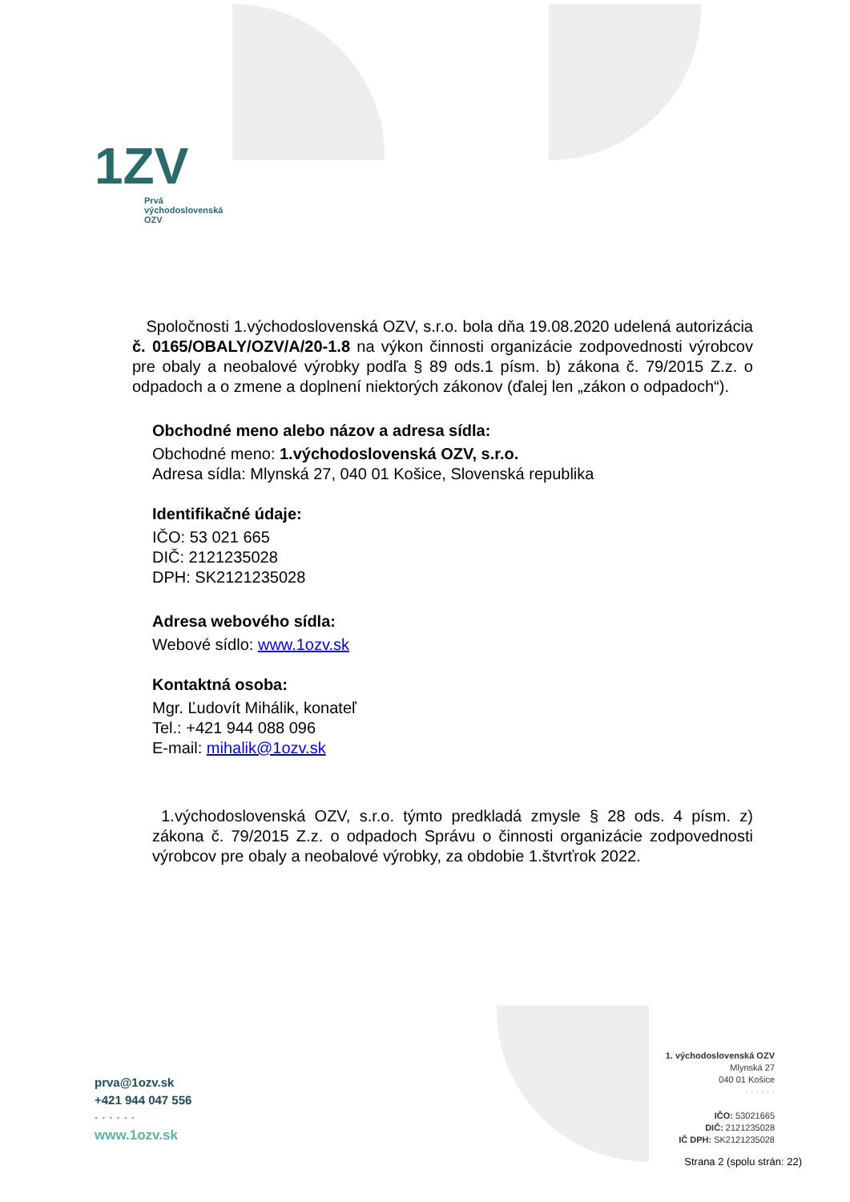1ZV
Prvá
východoslovenská
OZV
Spoločnosti 1.východoslovenská OZV, s.r.o. bola dňa 19.08.2020 udelená autorizácia č. 0165/OBALY/OZV/A/20-1.8 na výkon činnosti organizácie zodpovednosti výrobcov pre obaly a neobalové výrobky podľa § 89 ods.1 písm. b) zákona č. 79/2015 Z.z. o odpadoch a o zmene a doplnení niektorých zákonov (ďalej len „zákon o odpadoch“).
Obchodné meno alebo názov a adresa sídla:
Obchodné meno: 1.východoslovenská OZV, s.r.o.
Adresa sídla: Mlynská 27, 040 01 Košice, Slovenská republika
Identifikačné údaje:
IČO: 53 021 665
DIČ: 2121235028
DPH: SK2121235028
Adresa webového sídla:
Webové sídlo: www.1ozv.sk
Kontaktná osoba:
Mgr. Ľudovít Mihálik, konateľ
Tel.: +421 944 088 096
E-mail: mihalik@1ozv.sk
1.východoslovenská OZV, s.r.o. týmto predkladá zmysle § 28 ods. 4 písm. z) zákona č. 79/2015 Z.z. o odpadoch Správu o činnosti organizácie zodpovednosti výrobcov pre obaly a neobalové výrobky, za obdobie 1.štvrťrok 2022.
prva@1ozv.sk
+421 944 047 556
· · · · · ·
www.1ozv.sk
1. východoslovenská OZV
Mlynská 27
040 01 Košice
· · · · · ·
IČO: 53021665
DIČ: 2121235028
IČ DPH: SK2121235028
Strana 2 (spolu strán: 22)